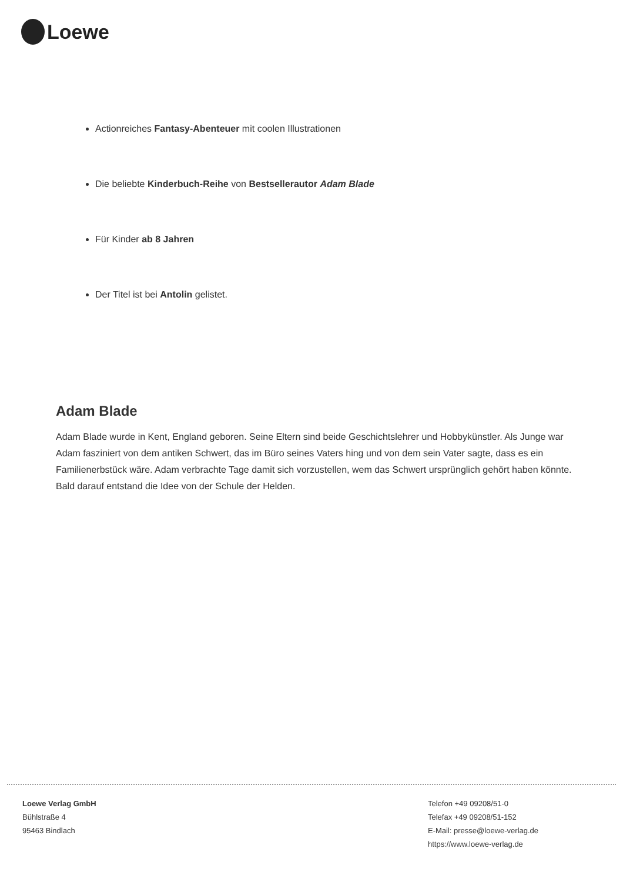Loewe
Actionreiches Fantasy-Abenteuer mit coolen Illustrationen
Die beliebte Kinderbuch-Reihe von Bestsellerautor Adam Blade
Für Kinder ab 8 Jahren
Der Titel ist bei Antolin gelistet.
Adam Blade
Adam Blade wurde in Kent, England geboren. Seine Eltern sind beide Geschichtslehrer und Hobbykünstler. Als Junge war Adam fasziniert von dem antiken Schwert, das im Büro seines Vaters hing und von dem sein Vater sagte, dass es ein Familienerbstück wäre. Adam verbrachte Tage damit sich vorzustellen, wem das Schwert ursprünglich gehört haben könnte. Bald darauf entstand die Idee von der Schule der Helden.
Loewe Verlag GmbH
Bühlstraße 4
95463 Bindlach
Telefon +49 09208/51-0
Telefax +49 09208/51-152
E-Mail: presse@loewe-verlag.de
https://www.loewe-verlag.de